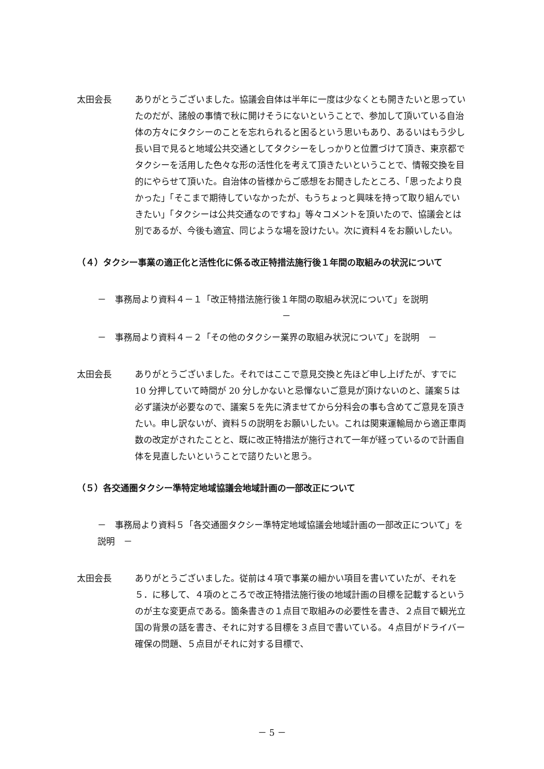太田会長 ありがとうございました。協議会自体は半年に一度は少なくとも開きたいと思っていたのだが、諸般の事情で秋に開けそうにないということで、参加して頂いている自治体の方々にタクシーのことを忘れられると困るという思いもあり、あるいはもう少し長い目で見ると地域公共交通としてタクシーをしっかりと位置づけて頂き、東京都でタクシーを活用した色々な形の活性化を考えて頂きたいということで、情報交換を目的にやらせて頂いた。自治体の皆様からご感想をお聞きしたところ、「思ったより良かった」「そこまで期待していなかったが、もうちょっと興味を持って取り組んでいきたい」「タクシーは公共交通なのですね」等々コメントを頂いたので、協議会とは別であるが、今後も適宜、同じような場を設けたい。次に資料４をお願いしたい。
（４）タクシー事業の適正化と活性化に係る改正特措法施行後１年間の取組みの状況について
－　事務局より資料４－１「改正特措法施行後１年間の取組み状況について」を説明
－
－　事務局より資料４－２「その他のタクシー業界の取組み状況について」を説明　－
太田会長 ありがとうございました。それではここで意見交換と先ほど申し上げたが、すでに 10 分押していて時間が 20 分しかないと忌憚ないご意見が頂けないのと、議案５は必ず議決が必要なので、議案５を先に済ませてから分科会の事も含めてご意見を頂きたい。申し訳ないが、資料５の説明をお願いしたい。これは関東運輸局から適正車両数の改定がされたことと、既に改正特措法が施行されて一年が経っているので計画自体を見直したいということで諮りたいと思う。
（５）各交通圏タクシー準特定地域協議会地域計画の一部改正について
－　事務局より資料５「各交通圏タクシー準特定地域協議会地域計画の一部改正について」を説明　－
太田会長 ありがとうございました。従前は４項で事業の細かい項目を書いていたが、それを５．に移して、４項のところで改正特措法施行後の地域計画の目標を記載するというのが主な変更点である。箇条書きの１点目で取組みの必要性を書き、２点目で観光立国の背景の話を書き、それに対する目標を３点目で書いている。４点目がドライバー確保の問題、５点目がそれに対する目標で、
－ 5 －